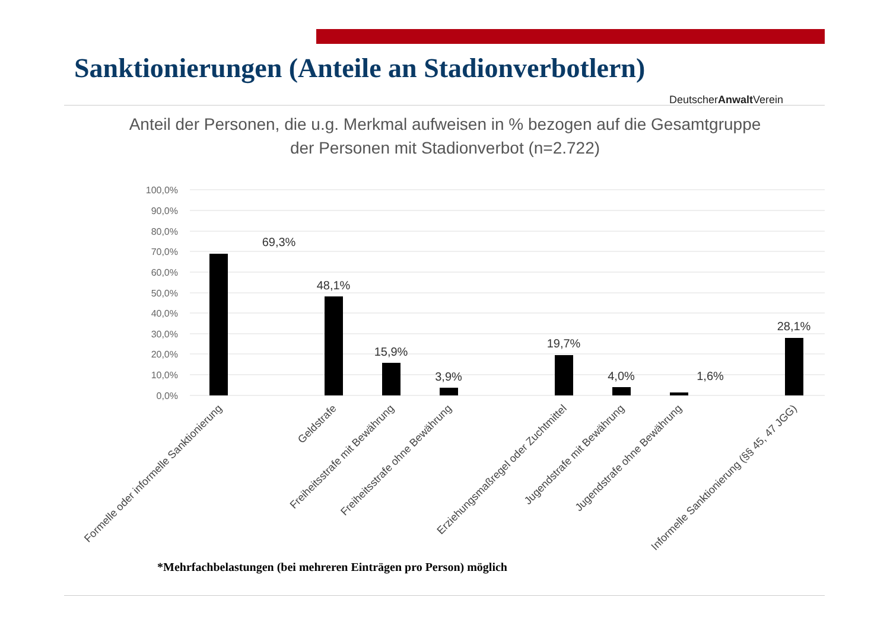Sanktionierungen (Anteile an Stadionverbotlern)
DeutscherAnwalt Verein
Anteil der Personen, die u.g. Merkmal aufweisen in % bezogen auf die Gesamtgruppe der Personen mit Stadionverbot (n=2.722)
100,0%
90,0%
80,0%
70,0%
60,0%
50,0%
40,0%
30,0%
20,0%
10,0%
0,0%
69,3%
48,1%
15,9%
3,9%
19,7%
4,0%
1,6%
28,1%
Formelle oder informelle Sanktionierung
Geldstrafe
Freiheitsstrafe mit Bewährung
Freiheitsstrafe ohne Bewährung
Erziehungsmaßregel oder Zuchtmittel
Jugendstrafe mit Bewährung
Jugendstrafe ohne Bewährung
Informelle Sanktionierung (§§ 45, 47 JGG)
*Mehrfachbelastungen (bei mehreren Einträgen pro Person) möglich